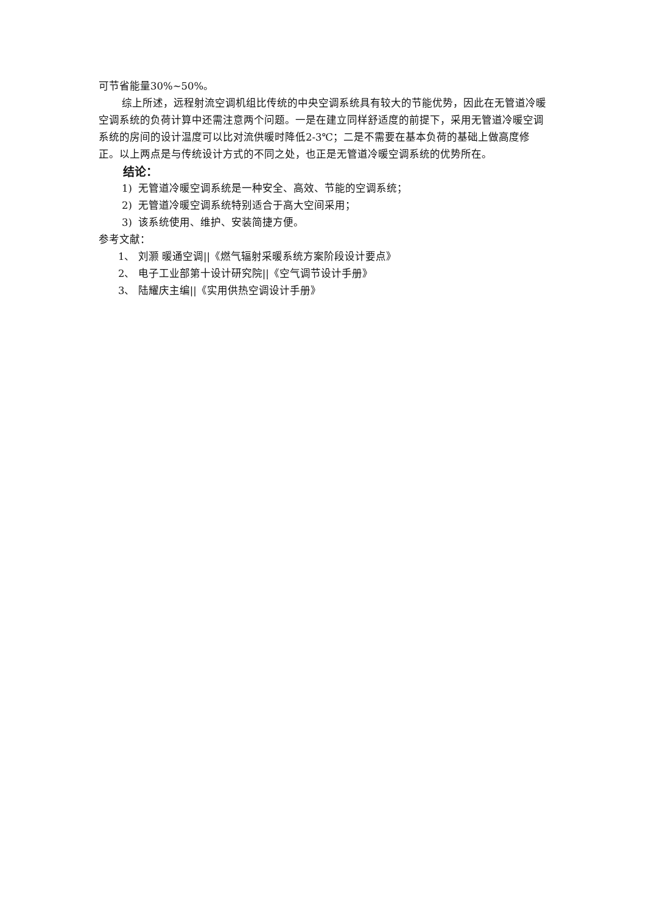可节省能量30%~50%。
综上所述，远程射流空调机组比传统的中央空调系统具有较大的节能优势，因此在无管道冷暖空调系统的负荷计算中还需注意两个问题。一是在建立同样舒适度的前提下，采用无管道冷暖空调系统的房间的设计温度可以比对流供暖时降低2-3℃；二是不需要在基本负荷的基础上做高度修正。以上两点是与传统设计方式的不同之处，也正是无管道冷暖空调系统的优势所在。
结论：
1) 无管道冷暖空调系统是一种安全、高效、节能的空调系统；
2) 无管道冷暖空调系统特别适合于高大空间采用；
3) 该系统使用、维护、安装简捷方便。
参考文献：
1、 刘灏 暖通空调||《燃气辐射采暖系统方案阶段设计要点》
2、 电子工业部第十设计研究院||《空气调节设计手册》
3、 陆耀庆主编||《实用供热空调设计手册》